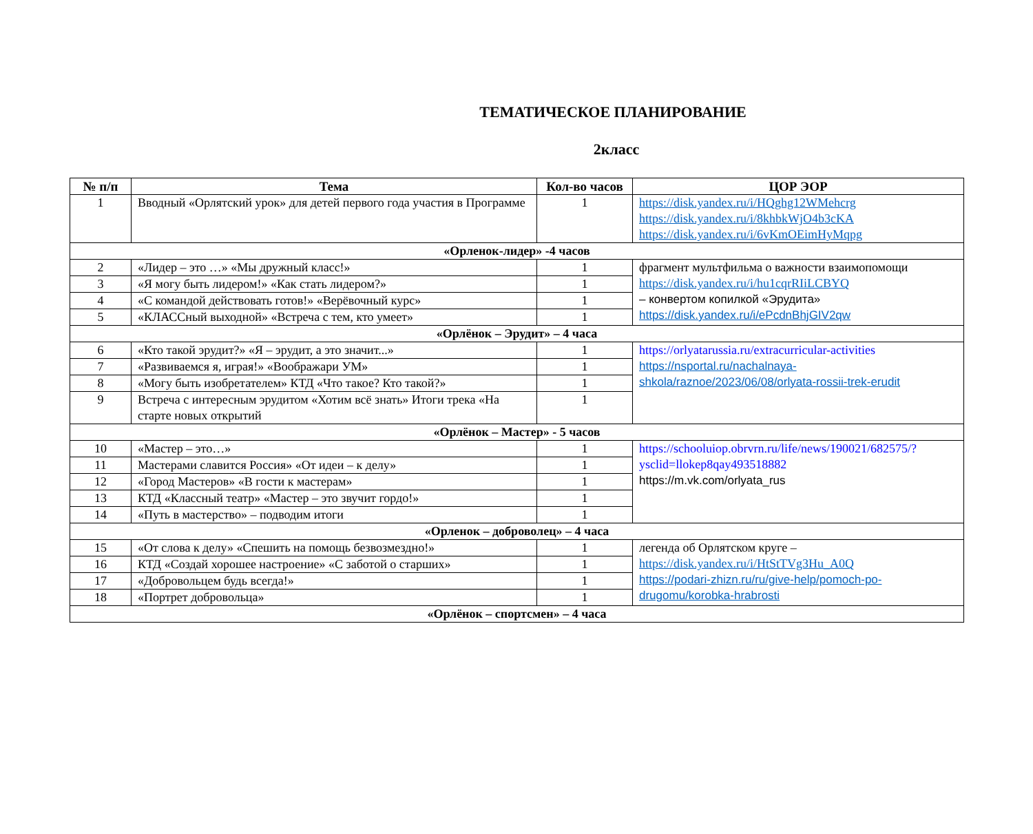ТЕМАТИЧЕСКОЕ ПЛАНИРОВАНИЕ
2класс
| № п/п | Тема | Кол-во часов | ЦОР ЭОР |
| --- | --- | --- | --- |
| 1 | Вводный «Орлятский урок» для детей первого года участия в Программе | 1 | https://disk.yandex.ru/i/HQghg12WMehcrg https://disk.yandex.ru/i/8khbkWjO4b3cKA https://disk.yandex.ru/i/6vKmOEimHyMqpg |
| «Орленок-лидер» -4 часов | | | |
| 2 | «Лидер – это …» «Мы дружный класс!» | 1 | фрагмент мультфильма о важности взаимопомощи https://disk.yandex.ru/i/hu1cqrRIiLCBYQ – конвертом копилкой «Эрудита» https://disk.yandex.ru/i/ePcdnBhjGIV2qw |
| 3 | «Я могу быть лидером!» «Как стать лидером?» | 1 | |
| 4 | «С командой действовать готов!» «Верёвочный курс» | 1 | |
| 5 | «КЛАССный выходной» «Встреча с тем, кто умеет» | 1 | |
| «Орлёнок – Эрудит» – 4 часа | | | |
| 6 | «Кто такой эрудит?» «Я – эрудит, а это значит...» | 1 | https://orlyatarussia.ru/extracurricular-activities https://nsportal.ru/nachalnaya-shkola/raznoe/2023/06/08/orlyata-rossii-trek-erudit |
| 7 | «Развиваемся я, играя!» «Воображари УМ» | 1 | |
| 8 | «Могу быть изобретателем» КТД «Что такое? Кто такой?» | 1 | |
| 9 | Встреча с интересным эрудитом «Хотим всё знать» Итоги трека «На старте новых открытий | 1 | |
| «Орлёнок – Мастер» - 5 часов | | | |
| 10 | «Мастер – это…» | 1 | https://schooluiop.obrvrn.ru/life/news/190021/682575/?ysclid=llokep8qay493518882 https://m.vk.com/orlyata_rus |
| 11 | Мастерами славится Россия» «От идеи – к делу» | 1 | |
| 12 | «Город Мастеров» «В гости к мастерам» | 1 | |
| 13 | КТД «Классный театр» «Мастер – это звучит гордо!» | 1 | |
| 14 | «Путь в мастерство» – подводим итоги | 1 | |
| «Орленок – доброволец» – 4 часа | | | |
| 15 | «От слова к делу» «Спешить на помощь безвозмездно!» | 1 | легенда об Орлятском круге – https://disk.yandex.ru/i/HtStTVg3Hu_A0Q https://podari-zhizn.ru/ru/give-help/pomoch-po-drugomu/korobka-hrabrosti |
| 16 | КТД «Создай хорошее настроение» «С заботой о старших» | 1 | |
| 17 | «Добровольцем будь всегда!» | 1 | |
| 18 | «Портрет добровольца» | 1 | |
| «Орлёнок – спортсмен» – 4 часа | | | |